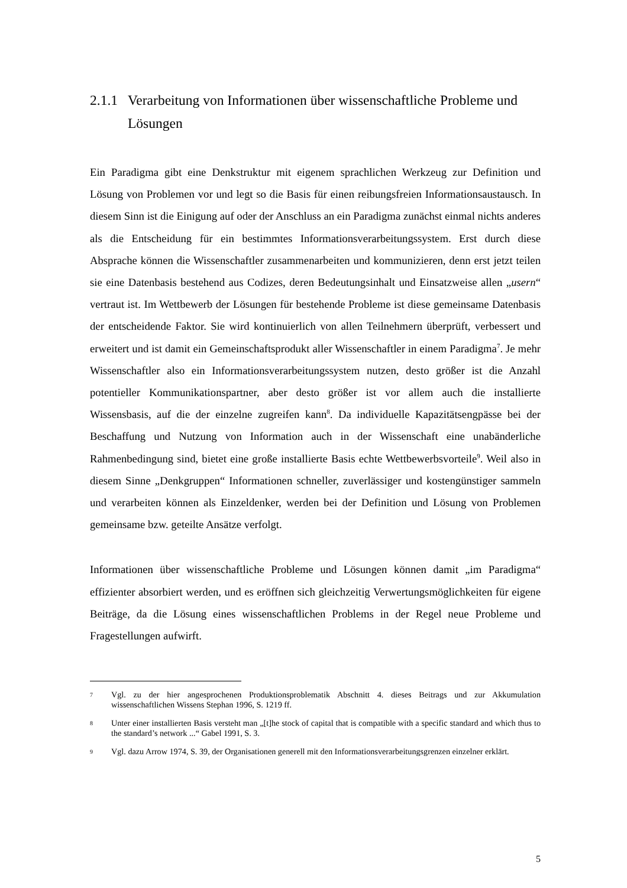2.1.1 Verarbeitung von Informationen über wissenschaftliche Probleme und Lösungen
Ein Paradigma gibt eine Denkstruktur mit eigenem sprachlichen Werkzeug zur Definition und Lösung von Problemen vor und legt so die Basis für einen reibungsfreien Informationsaustausch. In diesem Sinn ist die Einigung auf oder der Anschluss an ein Paradigma zunächst einmal nichts anderes als die Entscheidung für ein bestimmtes Informationsverarbeitungssystem. Erst durch diese Absprache können die Wissenschaftler zusammenarbeiten und kommunizieren, denn erst jetzt teilen sie eine Datenbasis bestehend aus Codizes, deren Bedeutungsinhalt und Einsatzweise allen „usern“ vertraut ist. Im Wettbewerb der Lösungen für bestehende Probleme ist diese gemeinsame Datenbasis der entscheidende Faktor. Sie wird kontinuierlich von allen Teilnehmern überprüft, verbessert und erweitert und ist damit ein Gemeinschaftsprodukt aller Wissenschaftler in einem Paradigma<sup>7</sup>. Je mehr Wissenschaftler also ein Informationsverarbeitungssystem nutzen, desto größer ist die Anzahl potentieller Kommunikationspartner, aber desto größer ist vor allem auch die installierte Wissensbasis, auf die der einzelne zugreifen kann<sup>8</sup>. Da individuelle Kapazitätsengpässe bei der Beschaffung und Nutzung von Information auch in der Wissenschaft eine unabänderliche Rahmenbedingung sind, bietet eine große installierte Basis echte Wettbewerbsvorteile<sup>9</sup>. Weil also in diesem Sinne „Denkgruppen“ Informationen schneller, zuverlässiger und kostengünstiger sammeln und verarbeiten können als Einzeldenker, werden bei der Definition und Lösung von Problemen gemeinsame bzw. geteilte Ansätze verfolgt.
Informationen über wissenschaftliche Probleme und Lösungen können damit „im Paradigma“ effizienter absorbiert werden, und es eröffnen sich gleichzeitig Verwertungsmöglichkeiten für eigene Beiträge, da die Lösung eines wissenschaftlichen Problems in der Regel neue Probleme und Fragestellungen aufwirft.
7 Vgl. zu der hier angesprochenen Produktionsproblematik Abschnitt 4. dieses Beitrags und zur Akkumulation wissenschaftlichen Wissens Stephan 1996, S. 1219 ff.
8 Unter einer installierten Basis versteht man „[t]he stock of capital that is compatible with a specific standard and which thus to the standard’s network ...“ Gabel 1991, S. 3.
9 Vgl. dazu Arrow 1974, S. 39, der Organisationen generell mit den Informationsverarbeitungsgrenzen einzelner erklärt.
5